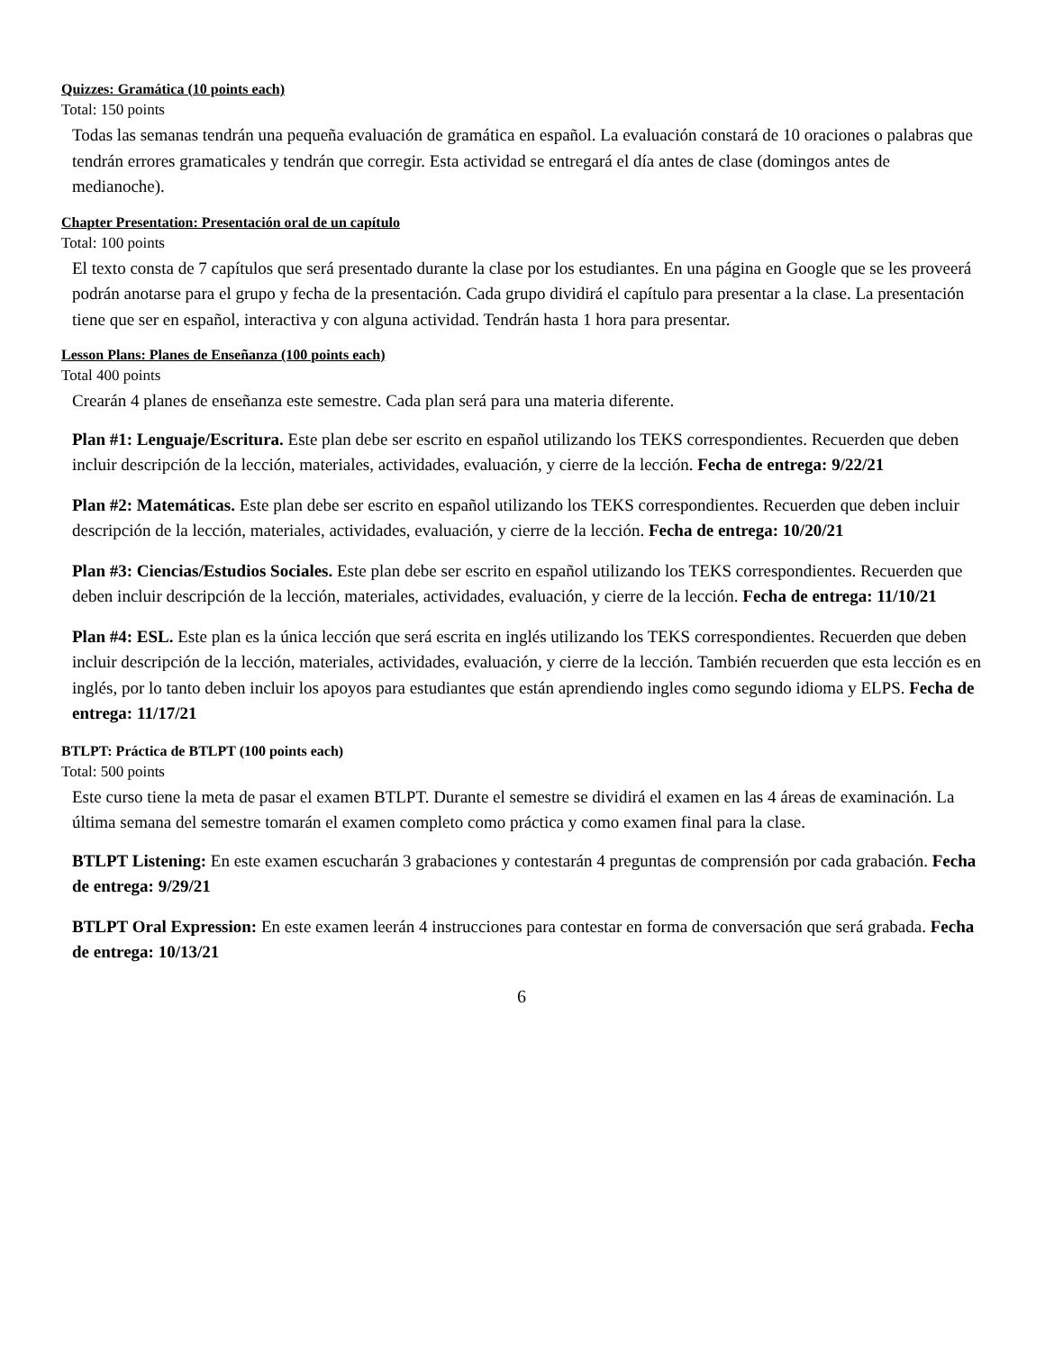Quizzes: Gramática (10 points each)
Total: 150 points
Todas las semanas tendrán una pequeña evaluación de gramática en español. La evaluación constará de 10 oraciones o palabras que tendrán errores gramaticales y tendrán que corregir. Esta actividad se entregará el día antes de clase (domingos antes de medianoche).
Chapter Presentation: Presentación oral de un capítulo
Total: 100 points
El texto consta de 7 capítulos que será presentado durante la clase por los estudiantes. En una página en Google que se les proveerá podrán anotarse para el grupo y fecha de la presentación. Cada grupo dividirá el capítulo para presentar a la clase. La presentación tiene que ser en español, interactiva y con alguna actividad. Tendrán hasta 1 hora para presentar.
Lesson Plans: Planes de Enseñanza (100 points each)
Total 400 points
Crearán 4 planes de enseñanza este semestre. Cada plan será para una materia diferente.
Plan #1: Lenguaje/Escritura. Este plan debe ser escrito en español utilizando los TEKS correspondientes. Recuerden que deben incluir descripción de la lección, materiales, actividades, evaluación, y cierre de la lección. Fecha de entrega: 9/22/21
Plan #2: Matemáticas. Este plan debe ser escrito en español utilizando los TEKS correspondientes. Recuerden que deben incluir descripción de la lección, materiales, actividades, evaluación, y cierre de la lección. Fecha de entrega: 10/20/21
Plan #3: Ciencias/Estudios Sociales. Este plan debe ser escrito en español utilizando los TEKS correspondientes. Recuerden que deben incluir descripción de la lección, materiales, actividades, evaluación, y cierre de la lección. Fecha de entrega: 11/10/21
Plan #4: ESL. Este plan es la única lección que será escrita en inglés utilizando los TEKS correspondientes. Recuerden que deben incluir descripción de la lección, materiales, actividades, evaluación, y cierre de la lección. También recuerden que esta lección es en inglés, por lo tanto deben incluir los apoyos para estudiantes que están aprendiendo ingles como segundo idioma y ELPS. Fecha de entrega: 11/17/21
BTLPT: Práctica de BTLPT (100 points each)
Total: 500 points
Este curso tiene la meta de pasar el examen BTLPT. Durante el semestre se dividirá el examen en las 4 áreas de examinación. La última semana del semestre tomarán el examen completo como práctica y como examen final para la clase.
BTLPT Listening: En este examen escucharán 3 grabaciones y contestarán 4 preguntas de comprensión por cada grabación. Fecha de entrega: 9/29/21
BTLPT Oral Expression: En este examen leerán 4 instrucciones para contestar en forma de conversación que será grabada. Fecha de entrega: 10/13/21
6